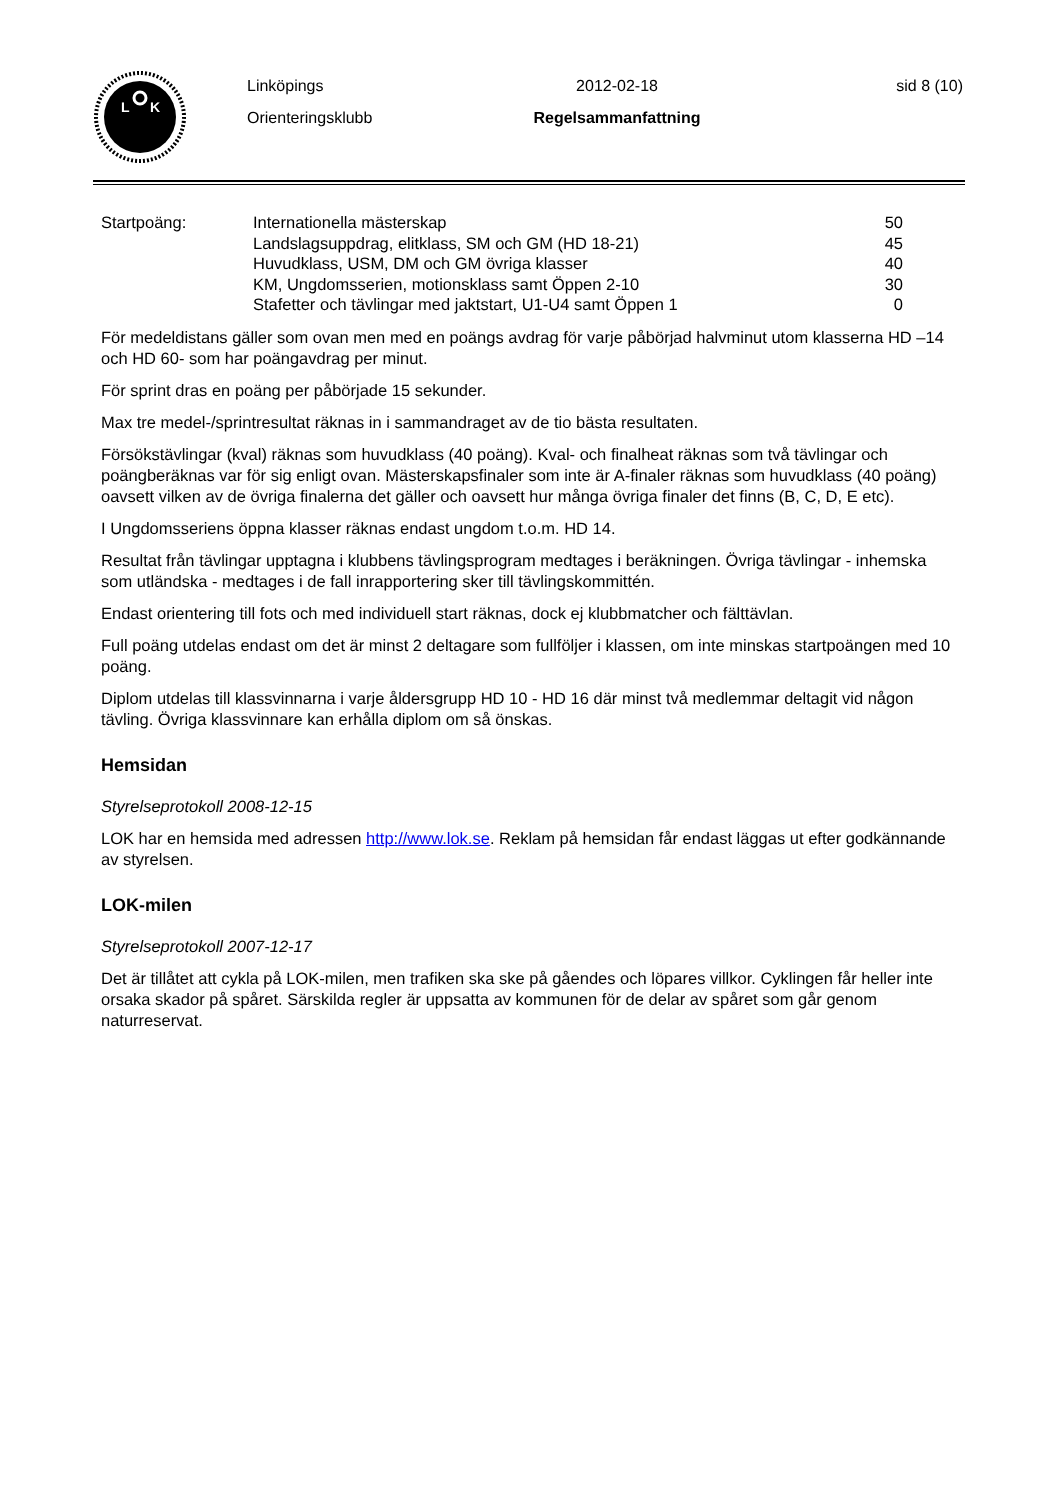L
K
Linköpings
Orienteringsklubb
2012-02-18
Regelsammanfattning
sid 8 (10)
| Startpoäng: | Internationella mästerskap | 50 |
| | Landslagsuppdrag, elitklass, SM och GM (HD 18-21) | 45 |
| | Huvudklass, USM, DM och GM övriga klasser | 40 |
| | KM, Ungdomsserien, motionsklass samt Öppen 2-10 | 30 |
| | Stafetter och tävlingar med jaktstart, U1-U4 samt Öppen 1 | 0 |
För medeldistans gäller som ovan men med en poängs avdrag för varje påbörjad halvminut utom klasserna HD –14 och HD 60- som har poängavdrag per minut.
För sprint dras en poäng per påbörjade 15 sekunder.
Max tre medel-/sprintresultat räknas in i sammandraget av de tio bästa resultaten.
Försökstävlingar (kval) räknas som huvudklass (40 poäng). Kval- och finalheat räknas som två tävlingar och poängberäknas var för sig enligt ovan. Mästerskapsfinaler som inte är A-finaler räknas som huvudklass (40 poäng) oavsett vilken av de övriga finalerna det gäller och oavsett hur många övriga finaler det finns (B, C, D, E etc).
I Ungdomsseriens öppna klasser räknas endast ungdom t.o.m. HD 14.
Resultat från tävlingar upptagna i klubbens tävlingsprogram medtages i beräkningen. Övriga tävlingar - inhemska som utländska - medtages i de fall inrapportering sker till tävlingskommittén.
Endast orientering till fots och med individuell start räknas, dock ej klubbmatcher och fälttävlan.
Full poäng utdelas endast om det är minst 2 deltagare som fullföljer i klassen, om inte minskas startpoängen med 10 poäng.
Diplom utdelas till klassvinnarna i varje åldersgrupp HD 10 - HD 16 där minst två medlemmar deltagit vid någon tävling. Övriga klassvinnare kan erhålla diplom om så önskas.
Hemsidan
Styrelseprotokoll 2008-12-15
LOK har en hemsida med adressen http://www.lok.se. Reklam på hemsidan får endast läggas ut efter godkännande av styrelsen.
LOK-milen
Styrelseprotokoll 2007-12-17
Det är tillåtet att cykla på LOK-milen, men trafiken ska ske på gåendes och löpares villkor. Cyklingen får heller inte orsaka skador på spåret. Särskilda regler är uppsatta av kommunen för de delar av spåret som går genom naturreservat.